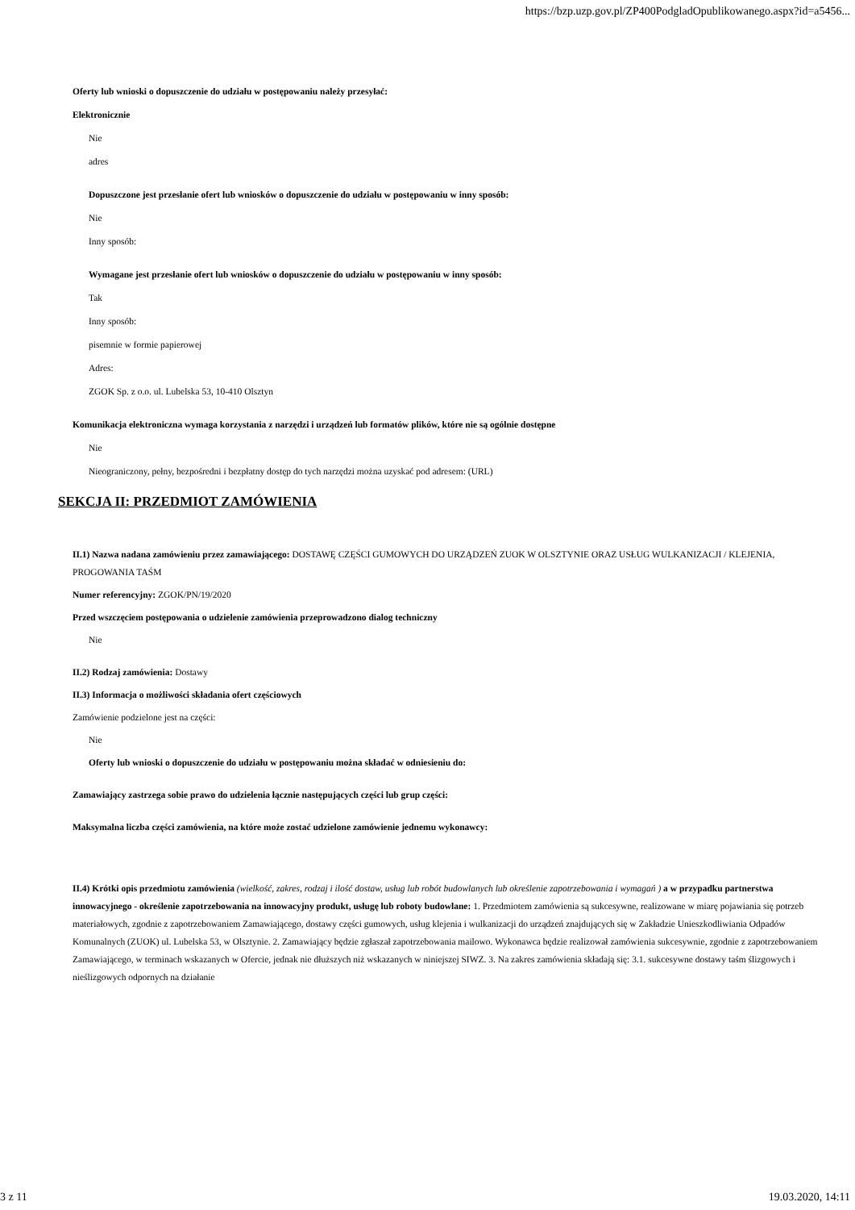https://bzp.uzp.gov.pl/ZP400PodgladOpublikowanego.aspx?id=a5456...
Oferty lub wnioski o dopuszczenie do udziału w postępowaniu należy przesyłać:
Elektronicznie
Nie
adres
Dopuszczone jest przesłanie ofert lub wniosków o dopuszczenie do udziału w postępowaniu w inny sposób:
Nie
Inny sposób:
Wymagane jest przesłanie ofert lub wniosków o dopuszczenie do udziału w postępowaniu w inny sposób:
Tak
Inny sposób:
pisemnie w formie papierowej
Adres:
ZGOK Sp. z o.o. ul. Lubelska 53, 10-410 Olsztyn
Komunikacja elektroniczna wymaga korzystania z narzędzi i urządzeń lub formatów plików, które nie są ogólnie dostępne
Nie
Nieograniczony, pełny, bezpośredni i bezpłatny dostęp do tych narzędzi można uzyskać pod adresem: (URL)
SEKCJA II: PRZEDMIOT ZAMÓWIENIA
II.1) Nazwa nadana zamówieniu przez zamawiającego: DOSTAWĘ CZĘŚCI GUMOWYCH DO URZĄDZEŃ ZUOK W OLSZTYNIE ORAZ USŁUG WULKANIZACJI / KLEJENIA, PROGOWANIA TAŚM
Numer referencyjny: ZGOK/PN/19/2020
Przed wszczęciem postępowania o udzielenie zamówienia przeprowadzono dialog techniczny
Nie
II.2) Rodzaj zamówienia: Dostawy
II.3) Informacja o możliwości składania ofert częściowych
Zamówienie podzielone jest na części:
Nie
Oferty lub wnioski o dopuszczenie do udziału w postępowaniu można składać w odniesieniu do:
Zamawiający zastrzega sobie prawo do udzielenia łącznie następujących części lub grup części:
Maksymalna liczba części zamówienia, na które może zostać udzielone zamówienie jednemu wykonawcy:
II.4) Krótki opis przedmiotu zamówienia (wielkość, zakres, rodzaj i ilość dostaw, usług lub robót budowlanych lub określenie zapotrzebowania i wymagań ) a w przypadku partnerstwa innowacyjnego - określenie zapotrzebowania na innowacyjny produkt, usługę lub roboty budowlane: 1. Przedmiotem zamówienia są sukcesywne, realizowane w miarę pojawiania się potrzeb materiałowych, zgodnie z zapotrzebowaniem Zamawiającego, dostawy części gumowych, usług klejenia i wulkanizacji do urządzeń znajdujących się w Zakładzie Unieszkodliwiania Odpadów Komunalnych (ZUOK) ul. Lubelska 53, w Olsztynie. 2. Zamawiający będzie zgłaszał zapotrzebowania mailowo. Wykonawca będzie realizował zamówienia sukcesywnie, zgodnie z zapotrzebowaniem Zamawiającego, w terminach wskazanych w Ofercie, jednak nie dłuższych niż wskazanych w niniejszej SIWZ. 3. Na zakres zamówienia składają się: 3.1. sukcesywne dostawy taśm ślizgowych i nieślizgowych odpornych na działanie
3 z 11 19.03.2020, 14:11